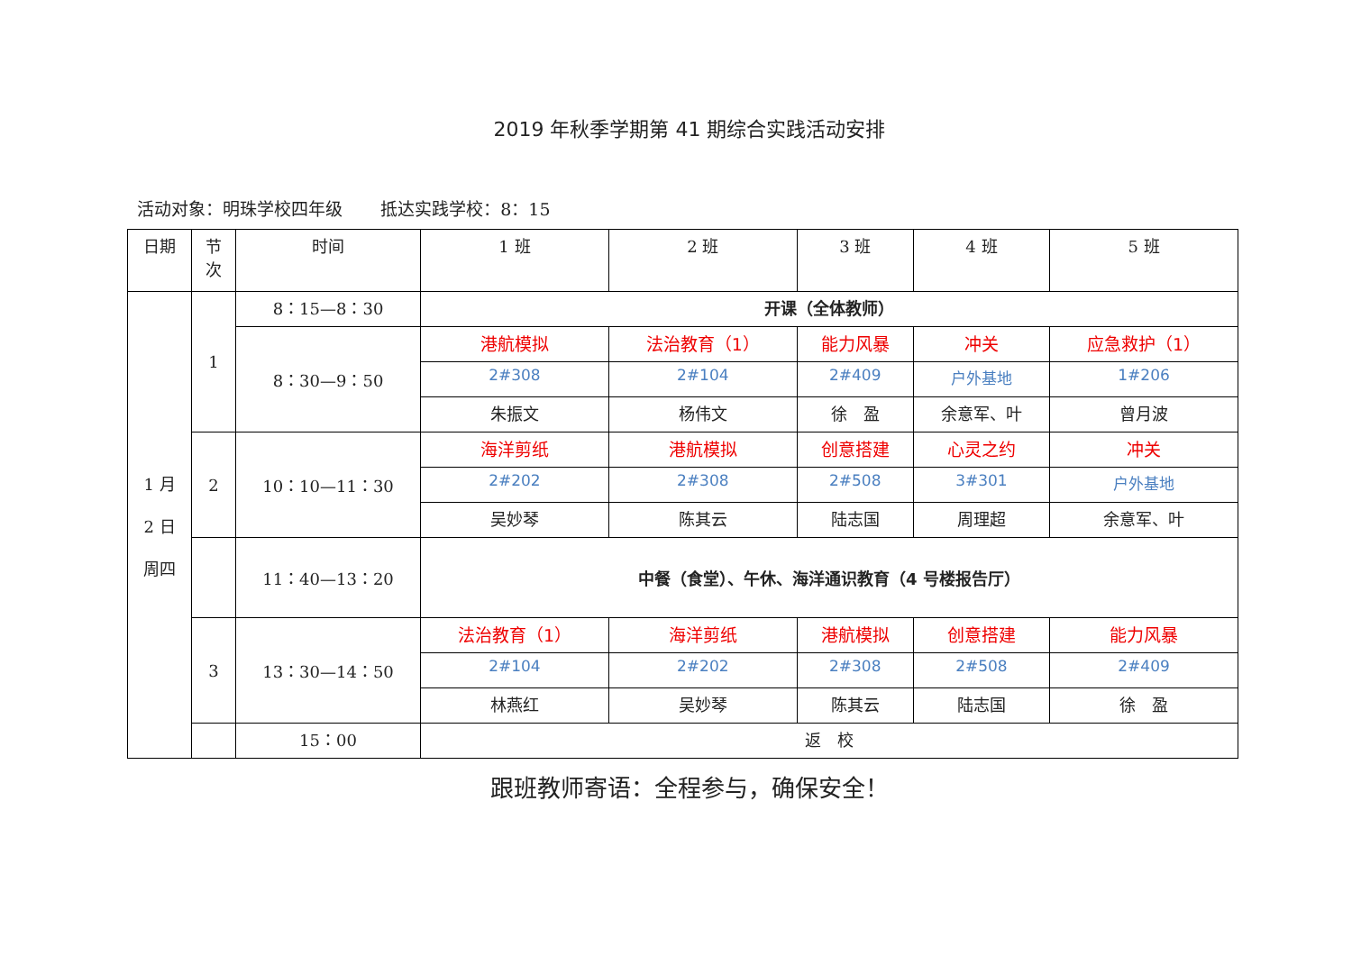2019 年秋季学期第 41 期综合实践活动安排
活动对象：明珠学校四年级 抵达实践学校：8：15
| 日期 | 节 次 | 时间 | 1 班 | 2 班 | 3 班 | 4 班 | 5 班 |
| --- | --- | --- | --- | --- | --- | --- | --- |
| 1 月 2 日 周四 | 1 | 8：15—8：30 | 开课（全体教师） | | | | |
| | | 8：30—9：50 | 港航模拟 | 法治教育（1） | 能力风暴 | 冲关 | 应急救护（1） |
| | | | 2#308 | 2#104 | 2#409 | 户外基地 | 1#206 |
| | | | 朱振文 | 杨伟文 | 徐 盈 | 余意军、叶 | 曾月波 |
| | 2 | 10：10—11：30 | 海洋剪纸 | 港航模拟 | 创意搭建 | 心灵之约 | 冲关 |
| | | | 2#202 | 2#308 | 2#508 | 3#301 | 户外基地 |
| | | | 吴妙琴 | 陈其云 | 陆志国 | 周理超 | 余意军、叶 |
| | | 11：40—13：20 | 中餐（食堂）、午休、海洋通识教育（4 号楼报告厅） | | | | |
| | 3 | 13：30—14：50 | 法治教育（1） | 海洋剪纸 | 港航模拟 | 创意搭建 | 能力风暴 |
| | | | 2#104 | 2#202 | 2#308 | 2#508 | 2#409 |
| | | | 林燕红 | 吴妙琴 | 陈其云 | 陆志国 | 徐 盈 |
| | | 15：00 | 返 校 | | | | |
跟班教师寄语：全程参与，确保安全！